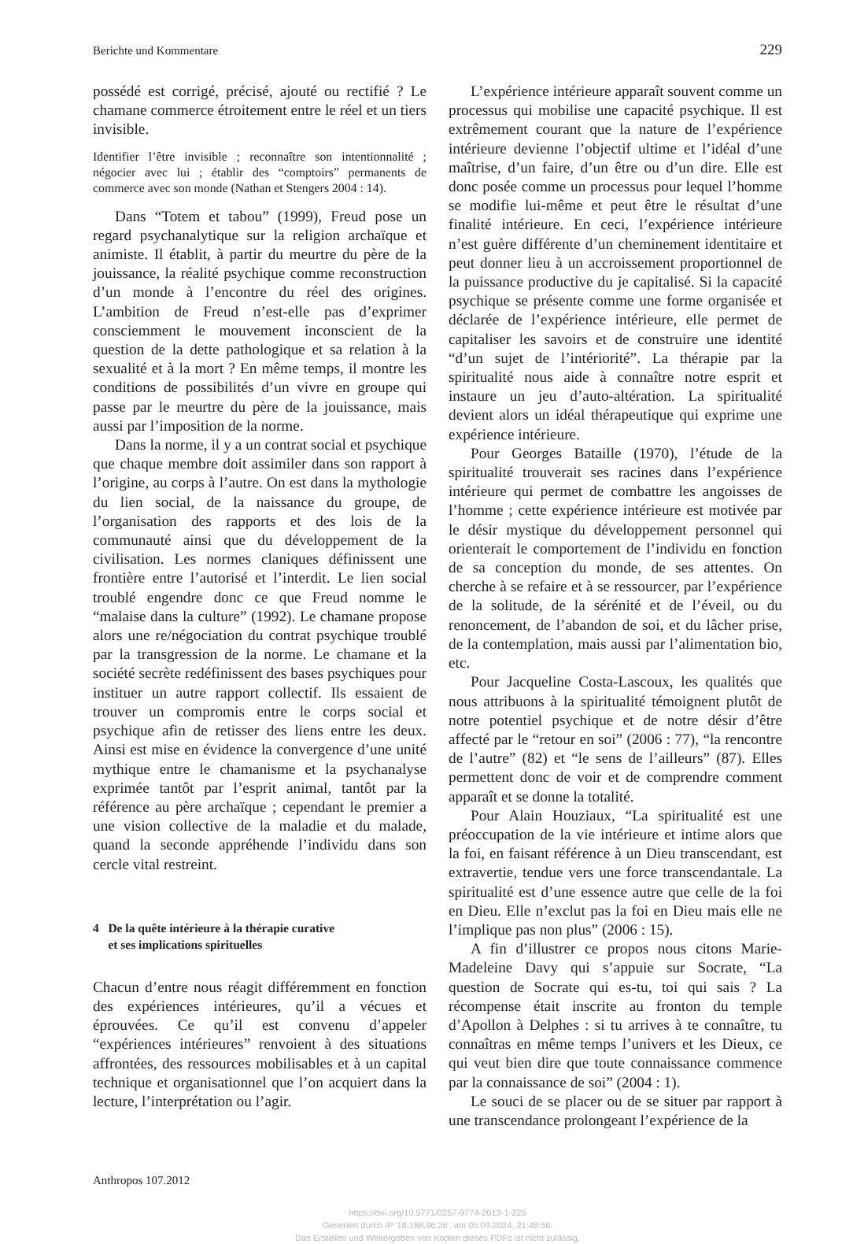Berichte und Kommentare 229
possédé est corrigé, précisé, ajouté ou rectifié ? Le chamane commerce étroitement entre le réel et un tiers invisible.
Identifier l’être invisible ; reconnaître son intentionnalité ; négocier avec lui ; établir des “comptoirs” permanents de commerce avec son monde (Nathan et Stengers 2004 : 14).
Dans “Totem et tabou” (1999), Freud pose un regard psychanalytique sur la religion archaïque et animiste. Il établit, à partir du meurtre du père de la jouissance, la réalité psychique comme reconstruction d’un monde à l’encontre du réel des origines. L’ambition de Freud n’est-elle pas d’exprimer consciemment le mouvement inconscient de la question de la dette pathologique et sa relation à la sexualité et à la mort ? En même temps, il montre les conditions de possibilités d’un vivre en groupe qui passe par le meurtre du père de la jouissance, mais aussi par l’imposition de la norme.
Dans la norme, il y a un contrat social et psychique que chaque membre doit assimiler dans son rapport à l’origine, au corps à l’autre. On est dans la mythologie du lien social, de la naissance du groupe, de l’organisation des rapports et des lois de la communauté ainsi que du développement de la civilisation. Les normes claniques définissent une frontière entre l’autorisé et l’interdit. Le lien social troublé engendre donc ce que Freud nomme le “malaise dans la culture” (1992). Le chamane propose alors une re/négociation du contrat psychique troublé par la transgression de la norme. Le chamane et la société secrète redéfinissent des bases psychiques pour instituer un autre rapport collectif. Ils essaient de trouver un compromis entre le corps social et psychique afin de retisser des liens entre les deux. Ainsi est mise en évidence la convergence d’une unité mythique entre le chamanisme et la psychanalyse exprimée tantôt par l’esprit animal, tantôt par la référence au père archaïque ; cependant le premier a une vision collective de la maladie et du malade, quand la seconde appréhende l’individu dans son cercle vital restreint.
4 De la quête intérieure à la thérapie curative
et ses implications spirituelles
Chacun d’entre nous réagit différemment en fonction des expériences intérieures, qu’il a vécues et éprouvées. Ce qu’il est convenu d’appeler “expériences intérieures” renvoient à des situations affrontées, des ressources mobilisables et à un capital technique et organisationnel que l’on acquiert dans la lecture, l’interprétation ou l’agir.
L’expérience intérieure apparaît souvent comme un processus qui mobilise une capacité psychique. Il est extrêmement courant que la nature de l’expérience intérieure devienne l’objectif ultime et l’idéal d’une maîtrise, d’un faire, d’un être ou d’un dire. Elle est donc posée comme un processus pour lequel l’homme se modifie lui-même et peut être le résultat d’une finalité intérieure. En ceci, l’expérience intérieure n’est guère différente d’un cheminement identitaire et peut donner lieu à un accroissement proportionnel de la puissance productive du je capitalisé. Si la capacité psychique se présente comme une forme organisée et déclarée de l’expérience intérieure, elle permet de capitaliser les savoirs et de construire une identité “d’un sujet de l’intériorité”. La thérapie par la spiritualité nous aide à connaître notre esprit et instaure un jeu d’auto-altération. La spiritualité devient alors un idéal thérapeutique qui exprime une expérience intérieure.
Pour Georges Bataille (1970), l’étude de la spiritualité trouverait ses racines dans l’expérience intérieure qui permet de combattre les angoisses de l’homme ; cette expérience intérieure est motivée par le désir mystique du développement personnel qui orienterait le comportement de l’individu en fonction de sa conception du monde, de ses attentes. On cherche à se refaire et à se ressourcer, par l’expérience de la solitude, de la sérénité et de l’éveil, ou du renoncement, de l’abandon de soi, et du lâcher prise, de la contemplation, mais aussi par l’alimentation bio, etc.
Pour Jacqueline Costa-Lascoux, les qualités que nous attribuons à la spiritualité témoignent plutôt de notre potentiel psychique et de notre désir d’être affecté par le “retour en soi” (2006 : 77), “la rencontre de l’autre” (82) et “le sens de l’ailleurs” (87). Elles permettent donc de voir et de comprendre comment apparaît et se donne la totalité.
Pour Alain Houziaux, “La spiritualité est une préoccupation de la vie intérieure et intime alors que la foi, en faisant référence à un Dieu transcendant, est extravertie, tendue vers une force transcendantale. La spiritualité est d’une essence autre que celle de la foi en Dieu. Elle n’exclut pas la foi en Dieu mais elle ne l’implique pas non plus” (2006 : 15).
A fin d’illustrer ce propos nous citons Marie-Madeleine Davy qui s’appuie sur Socrate, “La question de Socrate qui es-tu, toi qui sais ? La récompense était inscrite au fronton du temple d’Apollon à Delphes : si tu arrives à te connaître, tu connaîtras en même temps l’univers et les Dieux, ce qui veut bien dire que toute connaissance commence par la connaissance de soi” (2004 : 1).
Le souci de se placer ou de se situer par rapport à une transcendance prolongeant l’expérience de la
Anthropos 107.2012
https://doi.org/10.5771/0257-9774-2013-1-225
Generiert durch IP '18.188.96.26', am 05.09.2024, 21:48:56.
Das Erstellen und Weitergeben von Kopien dieses PDFs ist nicht zulässig.